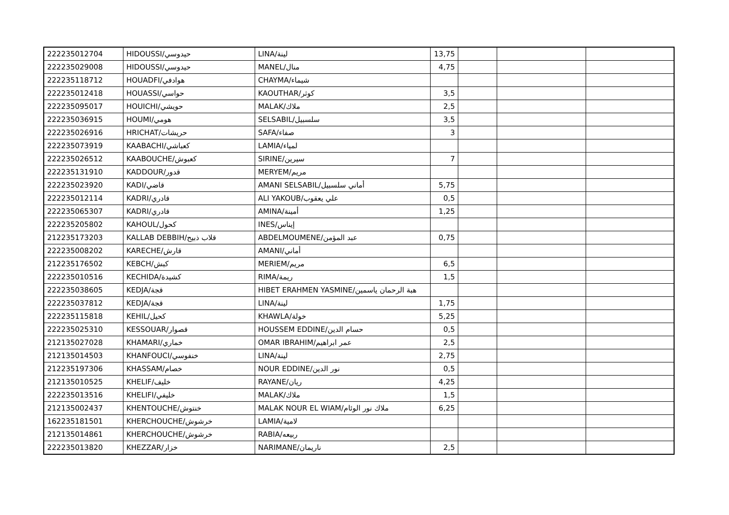| 222235012704 | HIDOUSSI/حيدوسي | LINA/لينة | 13,75 | | | |
| 222235029008 | HIDOUSSI/حيدوسي | MANEL/منال | 4,75 | | | |
| 222235118712 | HOUADFI/هوادفي | CHAYMA/شيماء | | | | |
| 222235012418 | HOUASSI/حواسي | KAOUTHAR/كوثر | 3,5 | | | |
| 222235095017 | HOUICHI/حويشي | MALAK/ملاك | 2,5 | | | |
| 222235036915 | HOUMI/هومي | SELSABIL/سلسبيل | 3,5 | | | |
| 222235026916 | HRICHAT/حريشات | SAFA/صفاء | 3 | | | |
| 222235073919 | KAABACHI/كعباشي | LAMIA/لمياء | | | | |
| 222235026512 | KAABOUCHE/كعبوش | SIRINE/سيرين | 7 | | | |
| 222235131910 | KADDOUR/قدور | MERYEM/مريم | | | | |
| 222235023920 | KADI/قاضي | AMANI SELSABIL/أماني سلسبيل | 5,75 | | | |
| 222235012114 | KADRI/قادري | ALI YAKOUB/علي يعقوب | 0,5 | | | |
| 222235065307 | KADRI/قادري | AMINA/أمينة | 1,25 | | | |
| 222235205802 | KAHOUL/كحول | INES/إيناس | | | | |
| 212235173203 | KALLAB DEBBIH/قلاب ذبيح | ABDELMOUMENE/عبد المؤمن | 0,75 | | | |
| 222235008202 | KARECHE/قارش | AMANI/أماني | | | | |
| 212235176502 | KEBCH/كبش | MERIEM/مريم | 6,5 | | | |
| 222235010516 | KECHIDA/كشيدة | RIMA/ريمة | 1,5 | | | |
| 222235038605 | KEDJA/قجة | HIBET ERAHMEN YASMINE/هبة الرحمان ياسمين | | | | |
| 222235037812 | KEDJA/قجة | LINA/لينة | 1,75 | | | |
| 222235115818 | KEHIL/كحيل | KHAWLA/خولة | 5,25 | | | |
| 222235025310 | KESSOUAR/قصوار | HOUSSEM EDDINE/حسام الدين | 0,5 | | | |
| 212135027028 | KHAMARI/خماري | OMAR IBRAHIM/عمر ابراهيم | 2,5 | | | |
| 212135014503 | KHANFOUCI/خنفوسي | LINA/لينة | 2,75 | | | |
| 212235197306 | KHASSAM/خصام | NOUR EDDINE/نور الدين | 0,5 | | | |
| 212135010525 | KHELIF/خليف | RAYANE/ريان | 4,25 | | | |
| 222235013516 | KHELIFI/خليفي | MALAK/ملاك | 1,5 | | | |
| 212135002437 | KHENTOUCHE/خنتوش | MALAK NOUR EL WIAM/ملاك نور الوئام | 6,25 | | | |
| 162235181501 | KHERCHOUCHE/خرشوش | LAMIA/لامية | | | | |
| 212135014861 | KHERCHOUCHE/خرشوش | RABIA/ربيعه | | | | |
| 222235013820 | KHEZZAR/خزار | NARIMANE/ناريمان | 2,5 | | | |